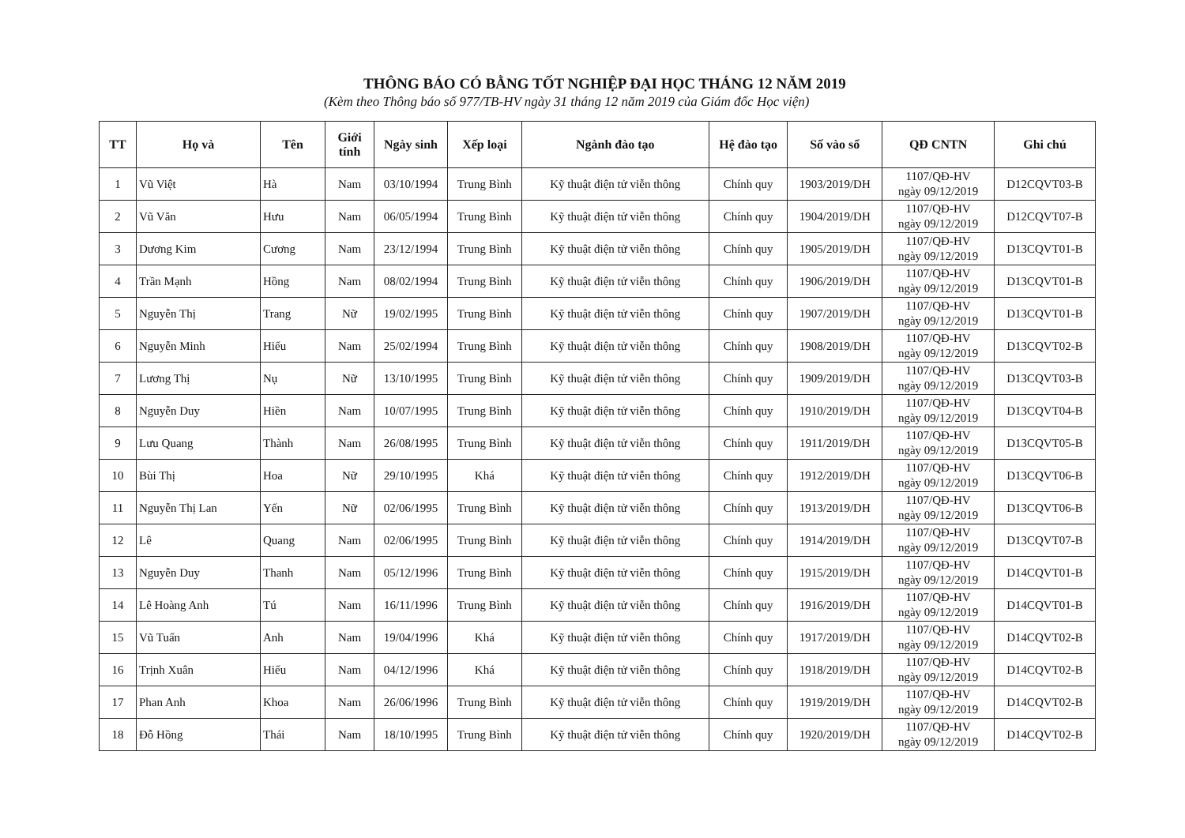THÔNG BÁO CÓ BẰNG TỐT NGHIỆP ĐẠI HỌC THÁNG 12 NĂM 2019
(Kèm theo Thông báo số 977/TB-HV ngày 31 tháng 12 năm 2019 của Giám đốc Học viện)
| TT | Họ và | Tên | Giới tính | Ngày sinh | Xếp loại | Ngành đào tạo | Hệ đào tạo | Số vào sổ | QĐ CNTN | Ghi chú |
| --- | --- | --- | --- | --- | --- | --- | --- | --- | --- | --- |
| 1 | Vũ Việt | Hà | Nam | 03/10/1994 | Trung Bình | Kỹ thuật điện tử viễn thông | Chính quy | 1903/2019/DH | 1107/QĐ-HV ngày 09/12/2019 | D12CQVT03-B |
| 2 | Vũ Văn | Hưu | Nam | 06/05/1994 | Trung Bình | Kỹ thuật điện tử viễn thông | Chính quy | 1904/2019/DH | 1107/QĐ-HV ngày 09/12/2019 | D12CQVT07-B |
| 3 | Dương Kim | Cương | Nam | 23/12/1994 | Trung Bình | Kỹ thuật điện tử viễn thông | Chính quy | 1905/2019/DH | 1107/QĐ-HV ngày 09/12/2019 | D13CQVT01-B |
| 4 | Trần Mạnh | Hồng | Nam | 08/02/1994 | Trung Bình | Kỹ thuật điện tử viễn thông | Chính quy | 1906/2019/DH | 1107/QĐ-HV ngày 09/12/2019 | D13CQVT01-B |
| 5 | Nguyễn Thị | Trang | Nữ | 19/02/1995 | Trung Bình | Kỹ thuật điện tử viễn thông | Chính quy | 1907/2019/DH | 1107/QĐ-HV ngày 09/12/2019 | D13CQVT01-B |
| 6 | Nguyễn Minh | Hiếu | Nam | 25/02/1994 | Trung Bình | Kỹ thuật điện tử viễn thông | Chính quy | 1908/2019/DH | 1107/QĐ-HV ngày 09/12/2019 | D13CQVT02-B |
| 7 | Lương Thị | Nụ | Nữ | 13/10/1995 | Trung Bình | Kỹ thuật điện tử viễn thông | Chính quy | 1909/2019/DH | 1107/QĐ-HV ngày 09/12/2019 | D13CQVT03-B |
| 8 | Nguyễn Duy | Hiền | Nam | 10/07/1995 | Trung Bình | Kỹ thuật điện tử viễn thông | Chính quy | 1910/2019/DH | 1107/QĐ-HV ngày 09/12/2019 | D13CQVT04-B |
| 9 | Lưu Quang | Thành | Nam | 26/08/1995 | Trung Bình | Kỹ thuật điện tử viễn thông | Chính quy | 1911/2019/DH | 1107/QĐ-HV ngày 09/12/2019 | D13CQVT05-B |
| 10 | Bùi Thị | Hoa | Nữ | 29/10/1995 | Khá | Kỹ thuật điện tử viễn thông | Chính quy | 1912/2019/DH | 1107/QĐ-HV ngày 09/12/2019 | D13CQVT06-B |
| 11 | Nguyễn Thị Lan | Yến | Nữ | 02/06/1995 | Trung Bình | Kỹ thuật điện tử viễn thông | Chính quy | 1913/2019/DH | 1107/QĐ-HV ngày 09/12/2019 | D13CQVT06-B |
| 12 | Lê | Quang | Nam | 02/06/1995 | Trung Bình | Kỹ thuật điện tử viễn thông | Chính quy | 1914/2019/DH | 1107/QĐ-HV ngày 09/12/2019 | D13CQVT07-B |
| 13 | Nguyễn Duy | Thanh | Nam | 05/12/1996 | Trung Bình | Kỹ thuật điện tử viễn thông | Chính quy | 1915/2019/DH | 1107/QĐ-HV ngày 09/12/2019 | D14CQVT01-B |
| 14 | Lê Hoàng Anh | Tú | Nam | 16/11/1996 | Trung Bình | Kỹ thuật điện tử viễn thông | Chính quy | 1916/2019/DH | 1107/QĐ-HV ngày 09/12/2019 | D14CQVT01-B |
| 15 | Vũ Tuấn | Anh | Nam | 19/04/1996 | Khá | Kỹ thuật điện tử viễn thông | Chính quy | 1917/2019/DH | 1107/QĐ-HV ngày 09/12/2019 | D14CQVT02-B |
| 16 | Trịnh Xuân | Hiếu | Nam | 04/12/1996 | Khá | Kỹ thuật điện tử viễn thông | Chính quy | 1918/2019/DH | 1107/QĐ-HV ngày 09/12/2019 | D14CQVT02-B |
| 17 | Phan Anh | Khoa | Nam | 26/06/1996 | Trung Bình | Kỹ thuật điện tử viễn thông | Chính quy | 1919/2019/DH | 1107/QĐ-HV ngày 09/12/2019 | D14CQVT02-B |
| 18 | Đỗ Hồng | Thái | Nam | 18/10/1995 | Trung Bình | Kỹ thuật điện tử viễn thông | Chính quy | 1920/2019/DH | 1107/QĐ-HV ngày 09/12/2019 | D14CQVT02-B |